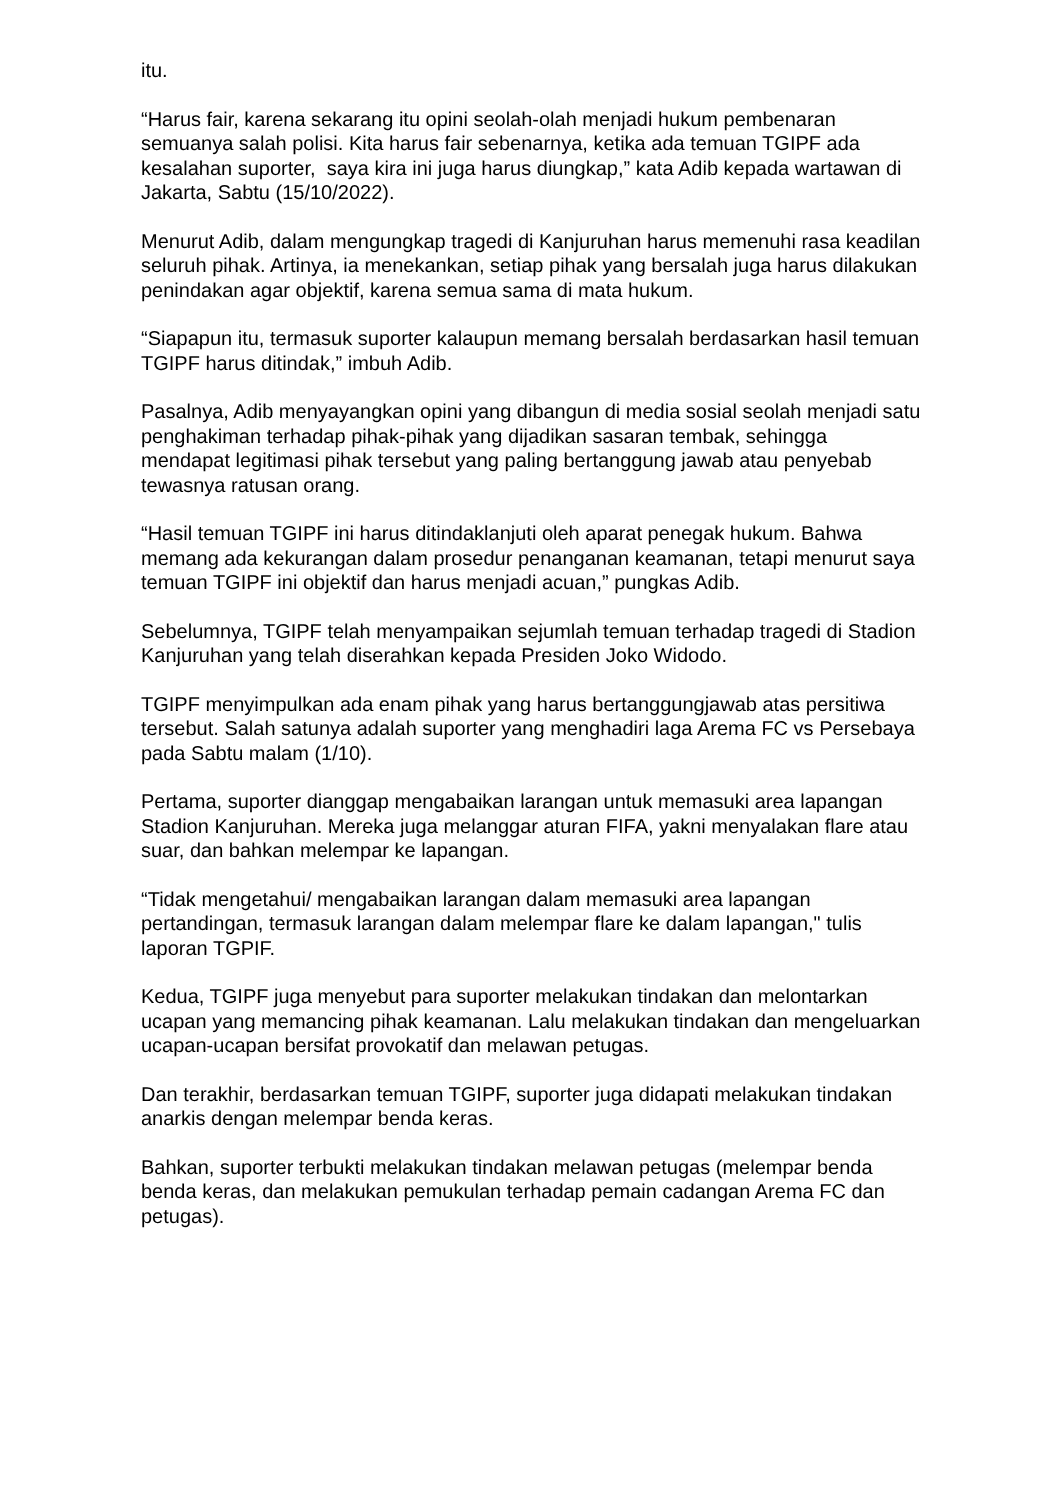itu.
“Harus fair, karena sekarang itu opini seolah-olah menjadi hukum pembenaran semuanya salah polisi. Kita harus fair sebenarnya, ketika ada temuan TGIPF ada kesalahan suporter, saya kira ini juga harus diungkap,” kata Adib kepada wartawan di Jakarta, Sabtu (15/10/2022).
Menurut Adib, dalam mengungkap tragedi di Kanjuruhan harus memenuhi rasa keadilan seluruh pihak. Artinya, ia menekankan, setiap pihak yang bersalah juga harus dilakukan penindakan agar objektif, karena semua sama di mata hukum.
“Siapapun itu, termasuk suporter kalaupun memang bersalah berdasarkan hasil temuan TGIPF harus ditindak,” imbuh Adib.
Pasalnya, Adib menyayangkan opini yang dibangun di media sosial seolah menjadi satu penghakiman terhadap pihak-pihak yang dijadikan sasaran tembak, sehingga mendapat legitimasi pihak tersebut yang paling bertanggung jawab atau penyebab tewasnya ratusan orang.
“Hasil temuan TGIPF ini harus ditindaklanjuti oleh aparat penegak hukum. Bahwa memang ada kekurangan dalam prosedur penanganan keamanan, tetapi menurut saya temuan TGIPF ini objektif dan harus menjadi acuan,” pungkas Adib.
Sebelumnya, TGIPF telah menyampaikan sejumlah temuan terhadap tragedi di Stadion Kanjuruhan yang telah diserahkan kepada Presiden Joko Widodo.
TGIPF menyimpulkan ada enam pihak yang harus bertanggungjawab atas persitiwa tersebut. Salah satunya adalah suporter yang menghadiri laga Arema FC vs Persebaya pada Sabtu malam (1/10).
Pertama, suporter dianggap mengabaikan larangan untuk memasuki area lapangan Stadion Kanjuruhan. Mereka juga melanggar aturan FIFA, yakni menyalakan flare atau suar, dan bahkan melempar ke lapangan.
“Tidak mengetahui/ mengabaikan larangan dalam memasuki area lapangan pertandingan, termasuk larangan dalam melempar flare ke dalam lapangan," tulis laporan TGPIF.
Kedua, TGIPF juga menyebut para suporter melakukan tindakan dan melontarkan ucapan yang memancing pihak keamanan. Lalu melakukan tindakan dan mengeluarkan ucapan-ucapan bersifat provokatif dan melawan petugas.
Dan terakhir, berdasarkan temuan TGIPF, suporter juga didapati melakukan tindakan anarkis dengan melempar benda keras.
Bahkan, suporter terbukti melakukan tindakan melawan petugas (melempar benda benda keras, dan melakukan pemukulan terhadap pemain cadangan Arema FC dan petugas).